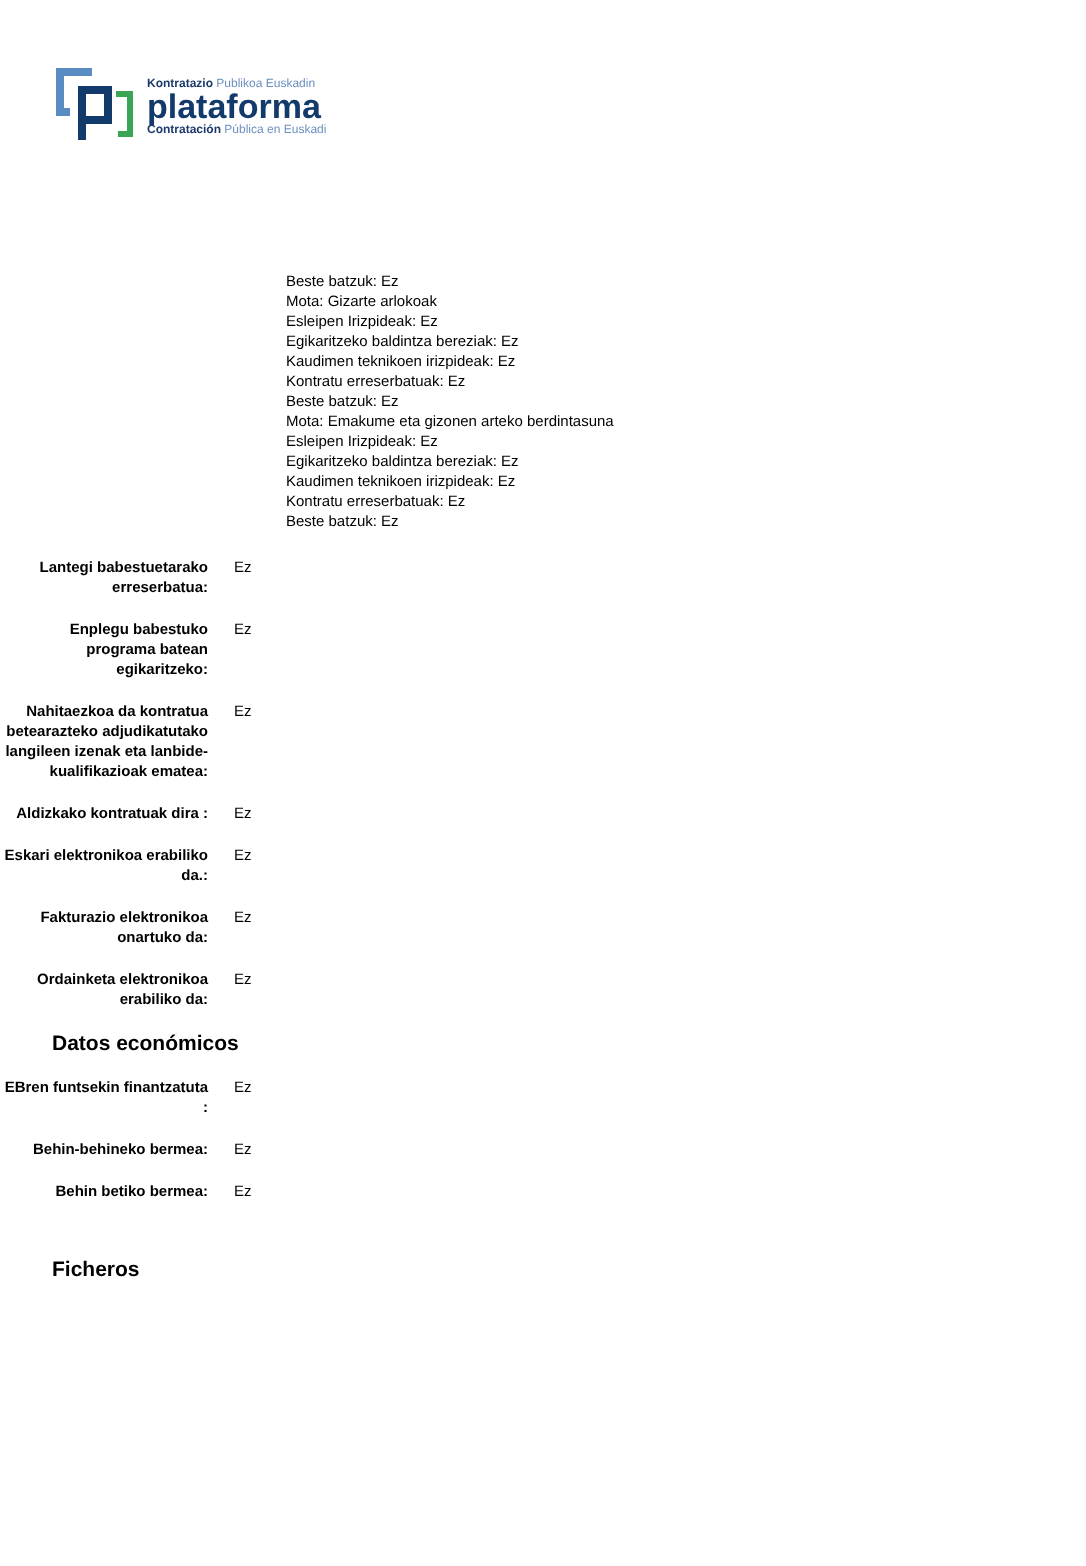Kontratazio Publikoa Euskadin
plataforma
Contratación Pública en Euskadi
Beste batzuk: Ez
Mota: Gizarte arlokoak
Esleipen Irizpideak: Ez
Egikaritzeko baldintza bereziak: Ez
Kaudimen teknikoen irizpideak: Ez
Kontratu erreserbatuak: Ez
Beste batzuk: Ez
Mota: Emakume eta gizonen arteko berdintasuna
Esleipen Irizpideak: Ez
Egikaritzeko baldintza bereziak: Ez
Kaudimen teknikoen irizpideak: Ez
Kontratu erreserbatuak: Ez
Beste batzuk: Ez
Lantegi babestuetarako erreserbatua:
Ez
Enplegu babestuko programa batean egikaritzeko:
Ez
Nahitaezkoa da kontratua betearazteko adjudikatutako langileen izenak eta lanbide-kualifikazioak ematea:
Ez
Aldizkako kontratuak dira :
Ez
Eskari elektronikoa erabiliko da.:
Ez
Fakturazio elektronikoa onartuko da:
Ez
Ordainketa elektronikoa erabiliko da:
Ez
Datos económicos
EBren funtsekin finantzatuta :
Ez
Behin-behineko bermea: Ez
Behin betiko bermea: Ez
Ficheros